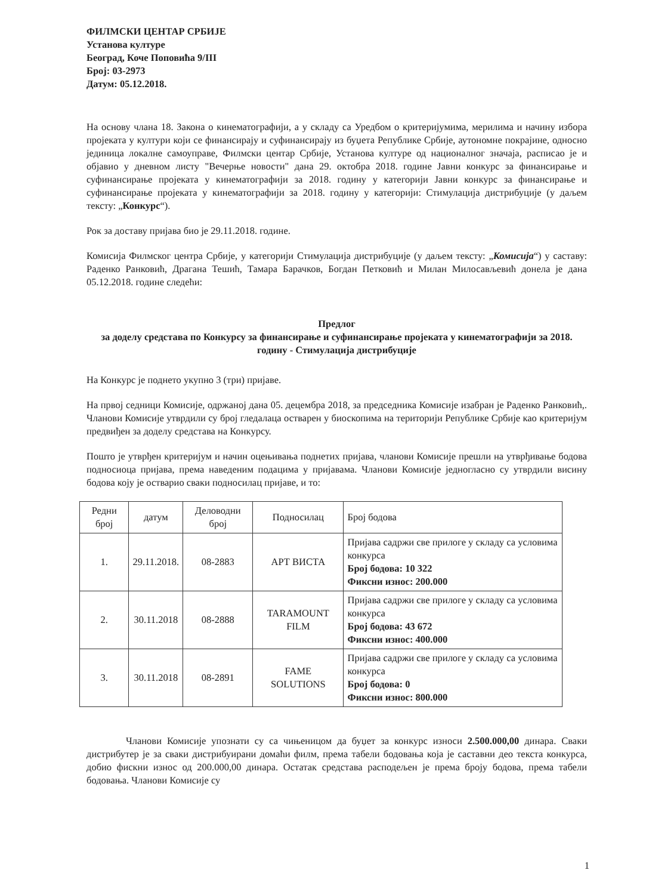ФИЛМСКИ ЦЕНТАР СРБИЈЕ
Установа културе
Београд, Коче Поповића 9/III
Број: 03-2973
Датум: 05.12.2018.
На основу члана 18. Закона о кинематографији, а у складу са Уредбом о критеријумима, мерилима и начину избора пројеката у култури који се финансирају и суфинансирају из буџета Републике Србије, аутономне покрајине, односно јединица локалне самоуправе, Филмски центар Србије, Установа културе од националног значаја, расписао је и објавио у дневном листу "Вечерње новости" дана 29. октобра 2018. године Јавни конкурс за финансирање и суфинансирање пројеката у кинематографији за 2018. годину у категорији Јавни конкурс за финансирање и суфинансирање пројеката у кинематографији за 2018. годину у категорији: Стимулација дистрибуције (у даљем тексту: „Конкурс“).
Рок за доставу пријава био је 29.11.2018. године.
Комисија Филмског центра Србије, у категорији Стимулација дистрибуције (у даљем тексту: „Комисија“) у саставу: Раденко Ранковић, Драгана Тешић, Тамара Барачков, Богдан Петковић и Милан Милосављевић донела је дана 05.12.2018. године следећи:
Предлог
за доделу средстава по Конкурсу за финансирање и суфинансирање пројеката у кинематографији за 2018. годину - Стимулација дистрибуције
На Конкурс је поднето укупно 3 (три) пријаве.
На првој седници Комисије, одржаној дана 05. децембра 2018, за председника Комисије изабран је Раденко Ранковић,. Чланови Комисије утврдили су број гледалаца остварен у биоскопима на територији Републике Србије као критеријум предвиђен за доделу средстава на Конкурсу.
Пошто је утврђен критеријум и начин оцењивања поднетих пријава, чланови Комисије прешли на утврђивање бодова подносиоца пријава, према наведеним подацима у пријавама. Чланови Комисије једногласно су утврдили висину бодова коју је остварио сваки подносилац пријаве, и то:
| Редни број | датум | Деловодни број | Подносилац | Број бодова |
| --- | --- | --- | --- | --- |
| 1. | 29.11.2018. | 08-2883 | АРТ ВИСТА | Пријава садржи све прилоге у складу са условима конкурса Број бодова: 10 322 Фиксни износ: 200.000 |
| 2. | 30.11.2018 | 08-2888 | TARAMOUNT FILM | Пријава садржи све прилоге у складу са условима конкурса Број бодова: 43 672 Фиксни износ: 400.000 |
| 3. | 30.11.2018 | 08-2891 | FAME SOLUTIONS | Пријава садржи све прилоге у складу са условима конкурса Број бодова: 0 Фиксни износ: 800.000 |
Чланови Комисије упознати су са чињеницом да буџет за конкурс износи 2.500.000,00 динара. Сваки дистрибутер је за сваки дистрибуирани домаћи филм, према табели бодовања која је саставни део текста конкурса, добио фискни износ од 200.000,00 динара. Остатак средстава расподељен је према броју бодова, према табели бодовања. Чланови Комисије су
1